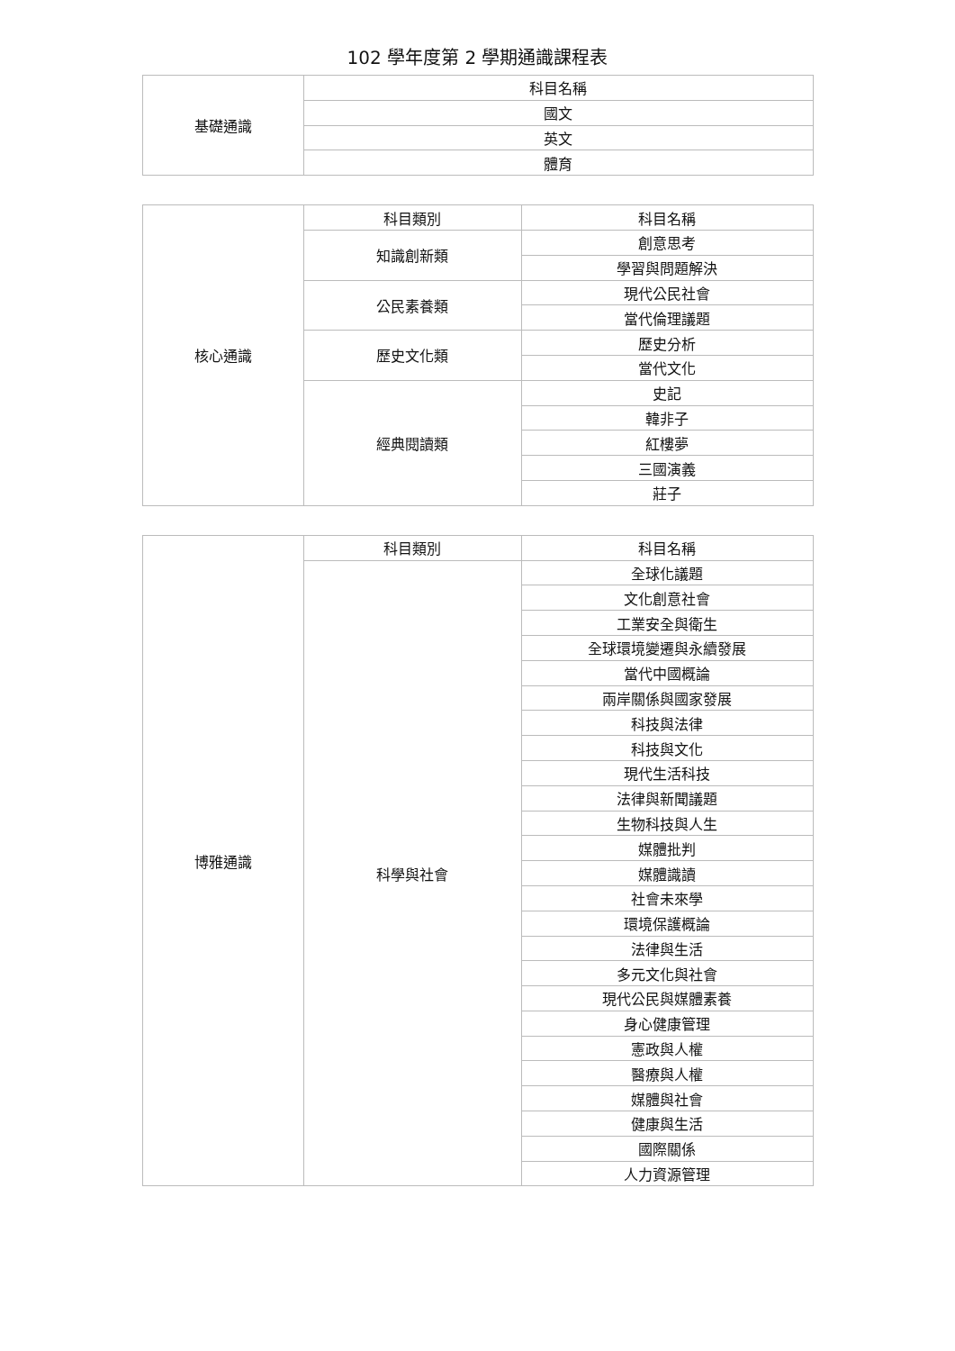102 學年度第 2 學期通識課程表
| 基礎通識 | 科目名稱 |
| | 國文 |
| | 英文 |
| | 體育 |
| 核心通識 | 科目類別 | 科目名稱 |
| | 知識創新類 | 創意思考 |
| | | 學習與問題解決 |
| | 公民素養類 | 現代公民社會 |
| | | 當代倫理議題 |
| | 歷史文化類 | 歷史分析 |
| | | 當代文化 |
| | 經典閱讀類 | 史記 |
| | | 韓非子 |
| | | 紅樓夢 |
| | | 三國演義 |
| | | 莊子 |
| 博雅通識 | 科目類別 | 科目名稱 |
| | 科學與社會 | 全球化議題 |
| | | 文化創意社會 |
| | | 工業安全與衛生 |
| | | 全球環境變遷與永續發展 |
| | | 當代中國概論 |
| | | 兩岸關係與國家發展 |
| | | 科技與法律 |
| | | 科技與文化 |
| | | 現代生活科技 |
| | | 法律與新聞議題 |
| | | 生物科技與人生 |
| | | 媒體批判 |
| | | 媒體識讀 |
| | | 社會未來學 |
| | | 環境保護概論 |
| | | 法律與生活 |
| | | 多元文化與社會 |
| | | 現代公民與媒體素養 |
| | | 身心健康管理 |
| | | 憲政與人權 |
| | | 醫療與人權 |
| | | 媒體與社會 |
| | | 健康與生活 |
| | | 國際關係 |
| | | 人力資源管理 |